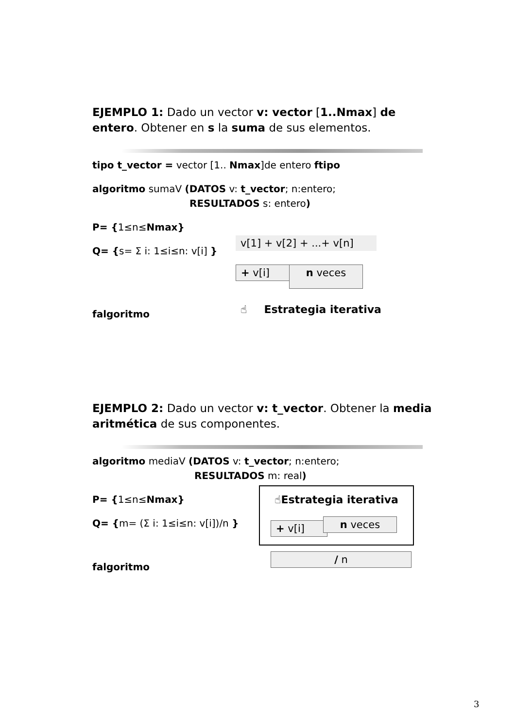EJEMPLO 1: Dado un vector v: vector [1..Nmax] de entero. Obtener en s la suma de sus elementos.
tipo t_vector = vector [1.. Nmax]de entero ftipo
algoritmo sumaV (DATOS v: t_vector; n:entero;
RESULTADOS s: entero)
P= {1≤n≤Nmax}
Q= {s= Σ i: 1≤i≤n: v[i] }
falgoritmo
v[1] + v[2] + ...+ v[n]
+ v[i] n veces
☝ Estrategia iterativa
EJEMPLO 2: Dado un vector v: t_vector. Obtener la media aritmética de sus componentes.
algoritmo mediaV (DATOS v: t_vector; n:entero;
RESULTADOS m: real)
P= {1≤n≤Nmax}
Q= {m= (Σ i: 1≤i≤n: v[i])/n }
falgoritmo
☝Estrategia iterativa
+ v[i] n veces
/ n
3